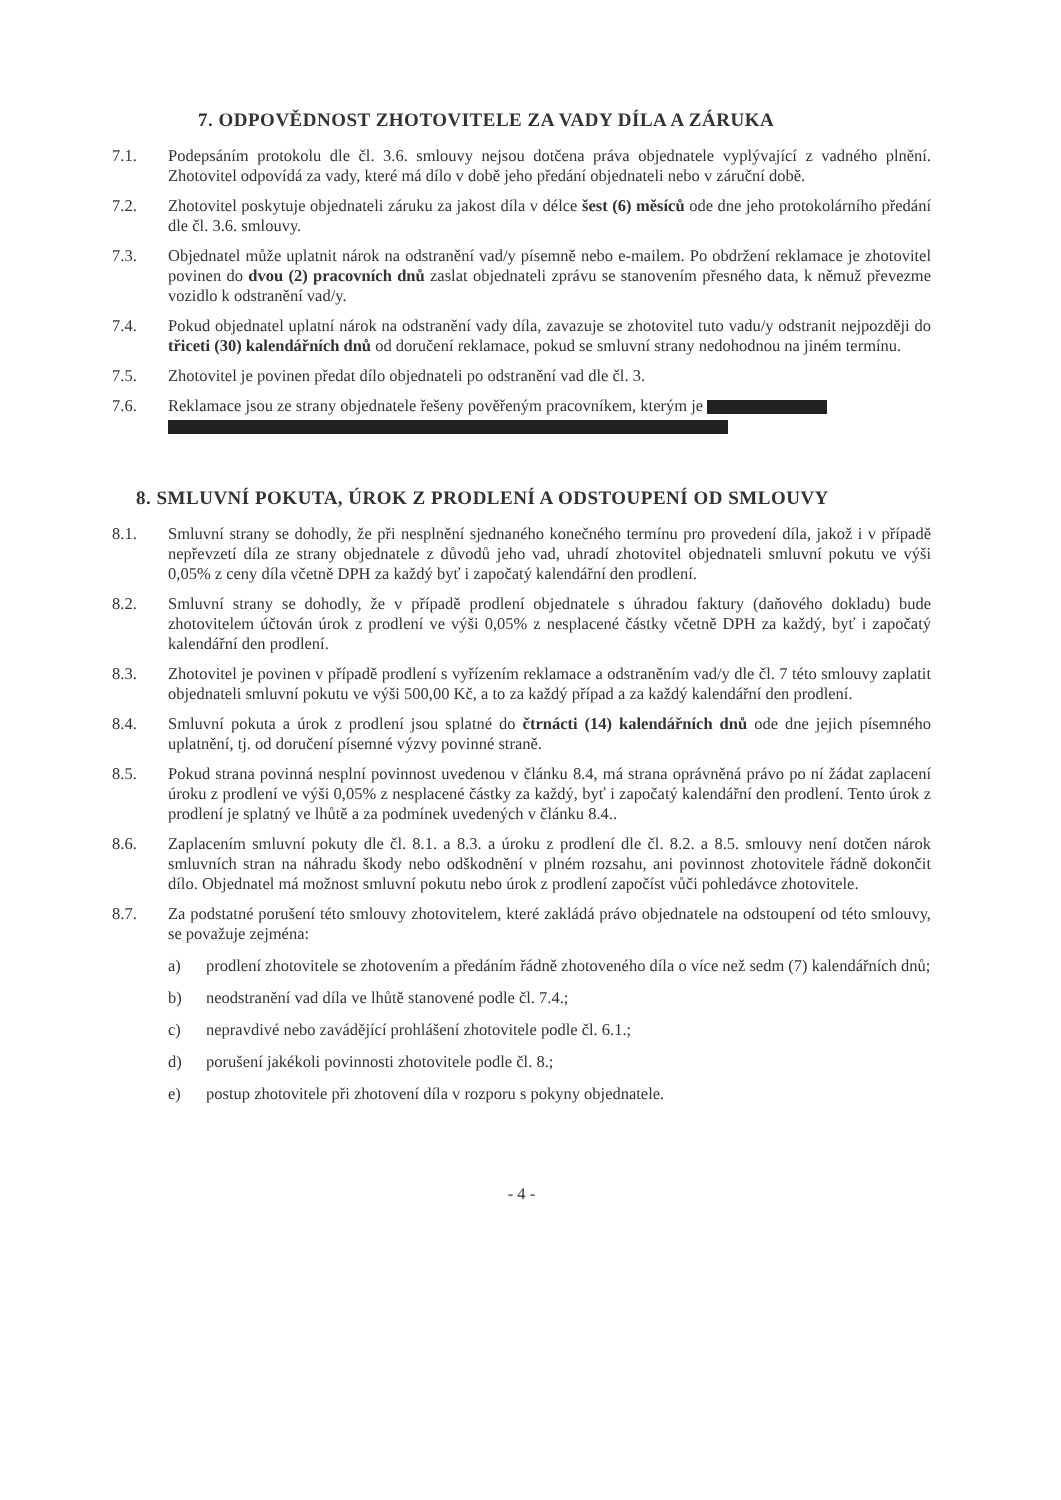7. ODPOVĚDNOST ZHOTOVITELE ZA VADY DÍLA A ZÁRUKA
7.1. Podepsáním protokolu dle čl. 3.6. smlouvy nejsou dotčena práva objednatele vyplývající z vadného plnění. Zhotovitel odpovídá za vady, které má dílo v době jeho předání objednateli nebo v záruční době.
7.2. Zhotovitel poskytuje objednateli záruku za jakost díla v délce šest (6) měsíců ode dne jeho protokolárního předání dle čl. 3.6. smlouvy.
7.3. Objednatel může uplatnit nárok na odstranění vad/y písemně nebo e-mailem. Po obdržení reklamace je zhotovitel povinen do dvou (2) pracovních dnů zaslat objednateli zprávu se stanovením přesného data, k němuž převezme vozidlo k odstranění vad/y.
7.4. Pokud objednatel uplatní nárok na odstranění vady díla, zavazuje se zhotovitel tuto vadu/y odstranit nejpozději do třiceti (30) kalendářních dnů od doručení reklamace, pokud se smluvní strany nedohodnou na jiném termínu.
7.5. Zhotovitel je povinen předat dílo objednateli po odstranění vad dle čl. 3.
7.6. Reklamace jsou ze strany objednatele řešeny pověřeným pracovníkem, kterým je
8. SMLUVNÍ POKUTA, ÚROK Z PRODLENÍ A ODSTOUPENÍ OD SMLOUVY
8.1. Smluvní strany se dohodly, že při nesplnění sjednaného konečného termínu pro provedení díla, jakož i v případě nepřevzetí díla ze strany objednatele z důvodů jeho vad, uhradí zhotovitel objednateli smluvní pokutu ve výši 0,05% z ceny díla včetně DPH za každý byť i započatý kalendářní den prodlení.
8.2. Smluvní strany se dohodly, že v případě prodlení objednatele s úhradou faktury (daňového dokladu) bude zhotovitelem účtován úrok z prodlení ve výši 0,05% z nesplacené částky včetně DPH za každý, byť i započatý kalendářní den prodlení.
8.3. Zhotovitel je povinen v případě prodlení s vyřízením reklamace a odstraněním vad/y dle čl. 7 této smlouvy zaplatit objednateli smluvní pokutu ve výši 500,00 Kč, a to za každý případ a za každý kalendářní den prodlení.
8.4. Smluvní pokuta a úrok z prodlení jsou splatné do čtrnácti (14) kalendářních dnů ode dne jejich písemného uplatnění, tj. od doručení písemné výzvy povinné straně.
8.5. Pokud strana povinná nesplní povinnost uvedenou v článku 8.4, má strana oprávněná právo po ní žádat zaplacení úroku z prodlení ve výši 0,05% z nesplacené částky za každý, byť i započatý kalendářní den prodlení. Tento úrok z prodlení je splatný ve lhůtě a za podmínek uvedených v článku 8.4..
8.6. Zaplacením smluvní pokuty dle čl. 8.1. a 8.3. a úroku z prodlení dle čl. 8.2. a 8.5. smlouvy není dotčen nárok smluvních stran na náhradu škody nebo odškodnění v plném rozsahu, ani povinnost zhotovitele řádně dokončit dílo. Objednatel má možnost smluvní pokutu nebo úrok z prodlení započíst vůči pohledávce zhotovitele.
8.7. Za podstatné porušení této smlouvy zhotovitelem, které zakládá právo objednatele na odstoupení od této smlouvy, se považuje zejména:
a) prodlení zhotovitele se zhotovením a předáním řádně zhotoveného díla o více než sedm (7) kalendářních dnů;
b) neodstranění vad díla ve lhůtě stanovené podle čl. 7.4.;
c) nepravdivé nebo zavádějící prohlášení zhotovitele podle čl. 6.1.;
d) porušení jakékoli povinnosti zhotovitele podle čl. 8.;
e) postup zhotovitele při zhotovení díla v rozporu s pokyny objednatele.
- 4 -